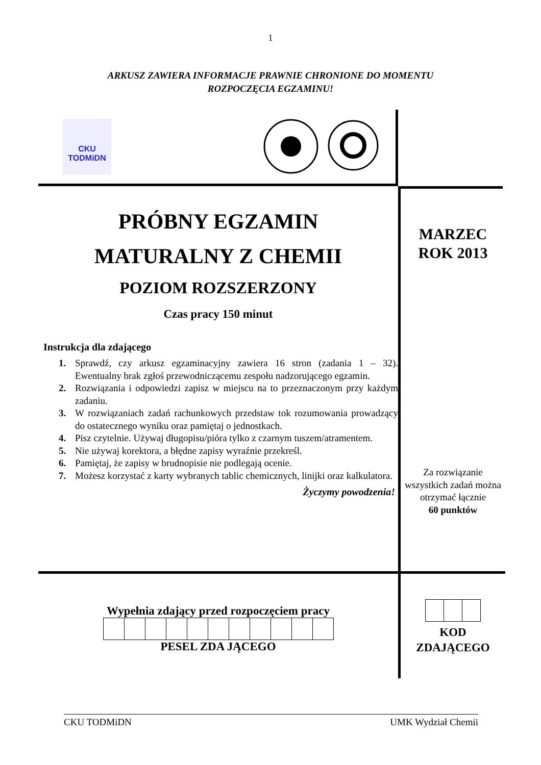1
ARKUSZ ZAWIERA INFORMACJE PRAWNIE CHRONIONE DO MOMENTU
ROZPOCZĘCIA EGZAMINU!
CKU
TODMiDN
PRÓBNY EGZAMIN
MATURALNY Z CHEMII
POZIOM ROZSZERZONY
Czas pracy 150 minut
Instrukcja dla zdającego
1. Sprawdź, czy arkusz egzaminacyjny zawiera 16 stron (zadania 1 – 32). Ewentualny brak zgłoś przewodniczącemu zespołu nadzorującego egzamin.
2. Rozwiązania i odpowiedzi zapisz w miejscu na to przeznaczonym przy każdym zadaniu.
3. W rozwiązaniach zadań rachunkowych przedstaw tok rozumowania prowadzący do ostatecznego wyniku oraz pamiętaj o jednostkach.
4. Pisz czytelnie. Używaj długopisu/pióra tylko z czarnym tuszem/atramentem.
5. Nie używaj korektora, a błędne zapisy wyraźnie przekreśl.
6. Pamiętaj, że zapisy w brudnopisie nie podlegają ocenie.
7. Możesz korzystać z karty wybranych tablic chemicznych, linijki oraz kalkulatora.
Życzymy powodzenia!
MARZEC
ROK 2013
Za rozwiązanie wszystkich zadań można otrzymać łącznie
60 punktów
Wypełnia zdający przed rozpoczęciem pracy
PESEL ZDA JĄCEGO
KOD
ZDAJĄCEGO
CKU TODMiDN UMK Wydział Chemii